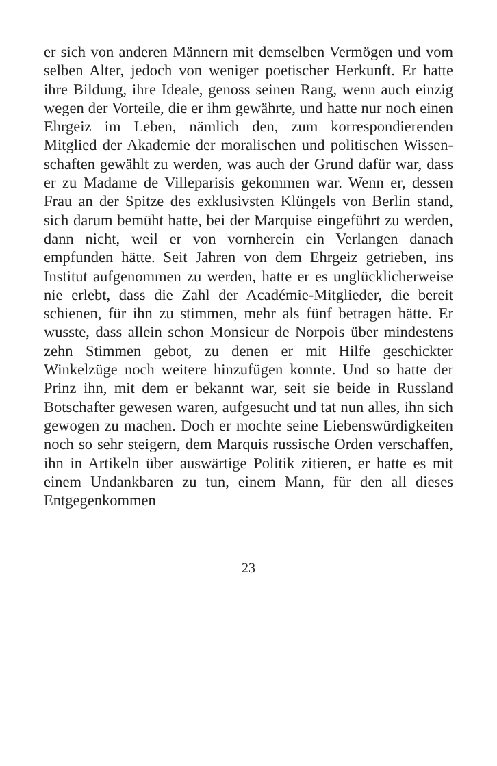er sich von anderen Männern mit demselben Vermögen und vom selben Alter, jedoch von weniger poetischer Herkunft. Er hatte ihre Bildung, ihre Ideale, genoss sei­nen Rang, wenn auch einzig wegen der Vorteile, die er ihm gewährte, und hatte nur noch einen Ehrgeiz im Le­ben, nämlich den, zum korrespondierenden Mitglied der Akademie der moralischen und politischen Wissen­schaften gewählt zu werden, was auch der Grund dafür war, dass er zu Madame de Villeparisis gekommen war. Wenn er, dessen Frau an der Spitze des exklusivsten Klüngels von Berlin stand, sich darum bemüht hatte, bei der Marquise eingeführt zu werden, dann nicht, weil er von vornherein ein Verlangen danach empfunden hätte. Seit Jahren von dem Ehrgeiz getrieben, ins Institut auf­genommen zu werden, hatte er es unglücklicherweise nie erlebt, dass die Zahl der Académie-Mitglieder, die bereit schienen, für ihn zu stimmen, mehr als fünf betra­gen hätte. Er wusste, dass allein schon Monsieur de Norpois über mindestens zehn Stimmen gebot, zu de­nen er mit Hilfe geschickter Winkelzüge noch weitere hinzufügen konnte. Und so hatte der Prinz ihn, mit dem er bekannt war, seit sie beide in Russland Botschafter gewesen waren, aufgesucht und tat nun alles, ihn sich gewogen zu machen. Doch er mochte seine Liebens­würdigkeiten noch so sehr steigern, dem Marquis russi­sche Orden verschaffen, ihn in Artikeln über auswärtige Politik zitieren, er hatte es mit einem Undankbaren zu tun, einem Mann, für den all dieses Entgegenkommen
23